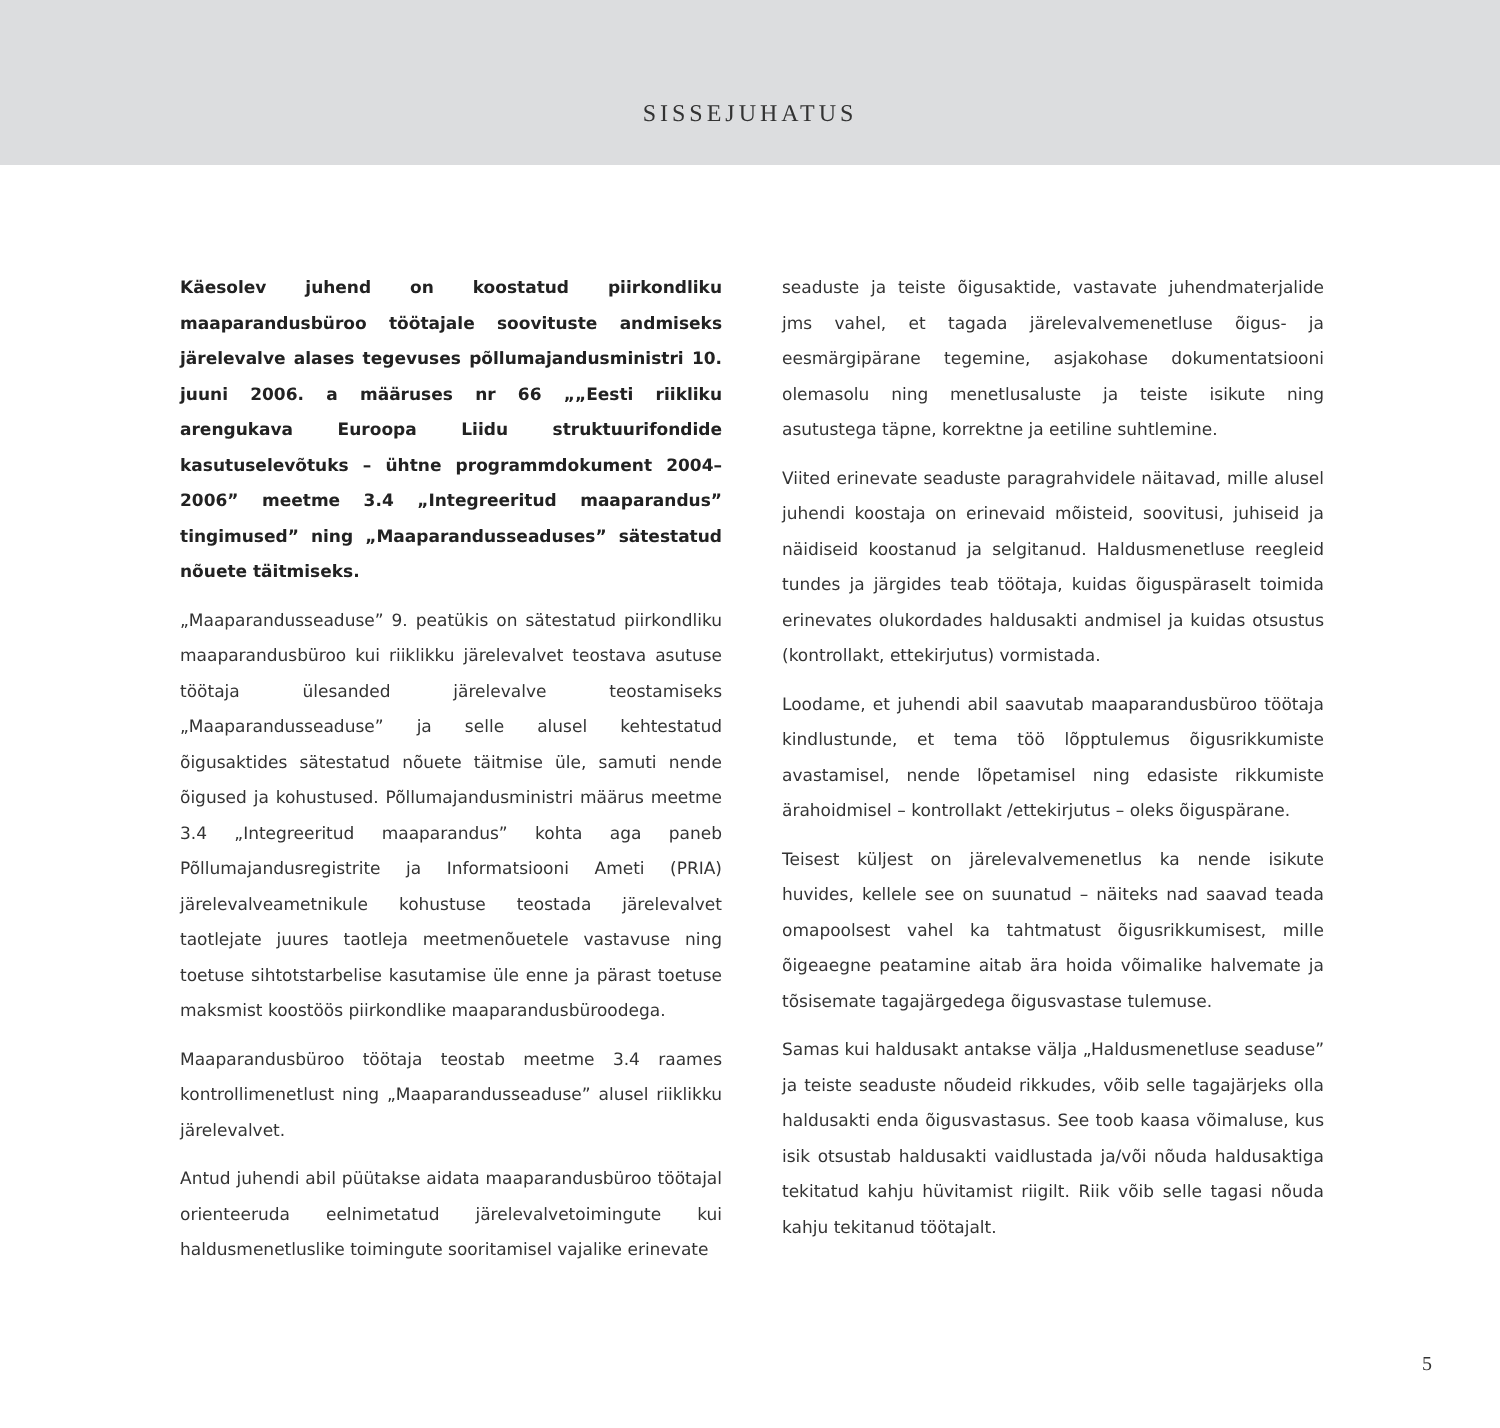SISSEJUHATUS
Käesolev juhend on koostatud piirkondliku maaparandusbüroo töötajale soovituste andmiseks järelevalve alases tegevuses põllumajandusministri 10. juuni 2006. a määruses nr 66 „„Eesti riikliku arengukava Euroopa Liidu struktuurifondide kasutuselevõtuks – ühtne programmdokument 2004–2006” meetme 3.4 „Integreeritud maaparandus” tingimused” ning „Maaparandusseaduses” sätestatud nõuete täitmiseks.
„Maaparandusseaduse” 9. peatükis on sätestatud piirkondliku maaparandusbüroo kui riiklikku järelevalvet teostava asutuse töötaja ülesanded järelevalve teostamiseks „Maaparandusseaduse” ja selle alusel kehtestatud õigusaktides sätestatud nõuete täitmise üle, samuti nende õigused ja kohustused. Põllumajandusministri määrus meetme 3.4 „Integreeritud maaparandus” kohta aga paneb Põllumajandusregistrite ja Informatsiooni Ameti (PRIA) järelevalveametnikule kohustuse teostada järelevalvet taotlejate juures taotleja meetmenõuetele vastavuse ning toetuse sihtotstarbelise kasutamise üle enne ja pärast toetuse maksmist koostöös piirkondlike maaparandusbüroodega.
Maaparandusbüroo töötaja teostab meetme 3.4 raames kontrollimenetlust ning „Maaparandusseaduse” alusel riiklikku järelevalvet.
Antud juhendi abil püütakse aidata maaparandusbüroo töötajal orienteeruda eelnimetatud järelevalvetoimingute kui haldusmenetluslike toimingute sooritamisel vajalike erinevate
seaduste ja teiste õigusaktide, vastavate juhendmaterjalide jms vahel, et tagada järelevalvemenetluse õigus- ja eesmärgipärane tegemine, asjakohase dokumentatsiooni olemasolu ning menetlusaluste ja teiste isikute ning asutustega täpne, korrektne ja eetiline suhtlemine.
Viited erinevate seaduste paragrahvidele näitavad, mille alusel juhendi koostaja on erinevaid mõisteid, soovitusi, juhiseid ja näidiseid koostanud ja selgitanud. Haldusmenetluse reegleid tundes ja järgides teab töötaja, kuidas õiguspäraselt toimida erinevates olukordades haldusakti andmisel ja kuidas otsustus (kontrollakt, ettekirjutus) vormistada.
Loodame, et juhendi abil saavutab maaparandusbüroo töötaja kindlustunde, et tema töö lõpptulemus õigusrikkumiste avastamisel, nende lõpetamisel ning edasiste rikkumiste ärahoidmisel – kontrollakt /ettekirjutus – oleks õiguspärane.
Teisest küljest on järelevalvemenetlus ka nende isikute huvides, kellele see on suunatud – näiteks nad saavad teada omapoolsest vahel ka tahtmatust õigusrikkumisest, mille õigeaegne peatamine aitab ära hoida võimalike halvemate ja tõsisemate tagajärgedega õigusvastase tulemuse.
Samas kui haldusakt antakse välja „Haldusmenetluse seaduse” ja teiste seaduste nõudeid rikkudes, võib selle tagajärjeks olla haldusakti enda õigusvastasus. See toob kaasa võimaluse, kus isik otsustab haldusakti vaidlustada ja/või nõuda haldusaktiga tekitatud kahju hüvitamist riigilt. Riik võib selle tagasi nõuda kahju tekitanud töötajalt.
5